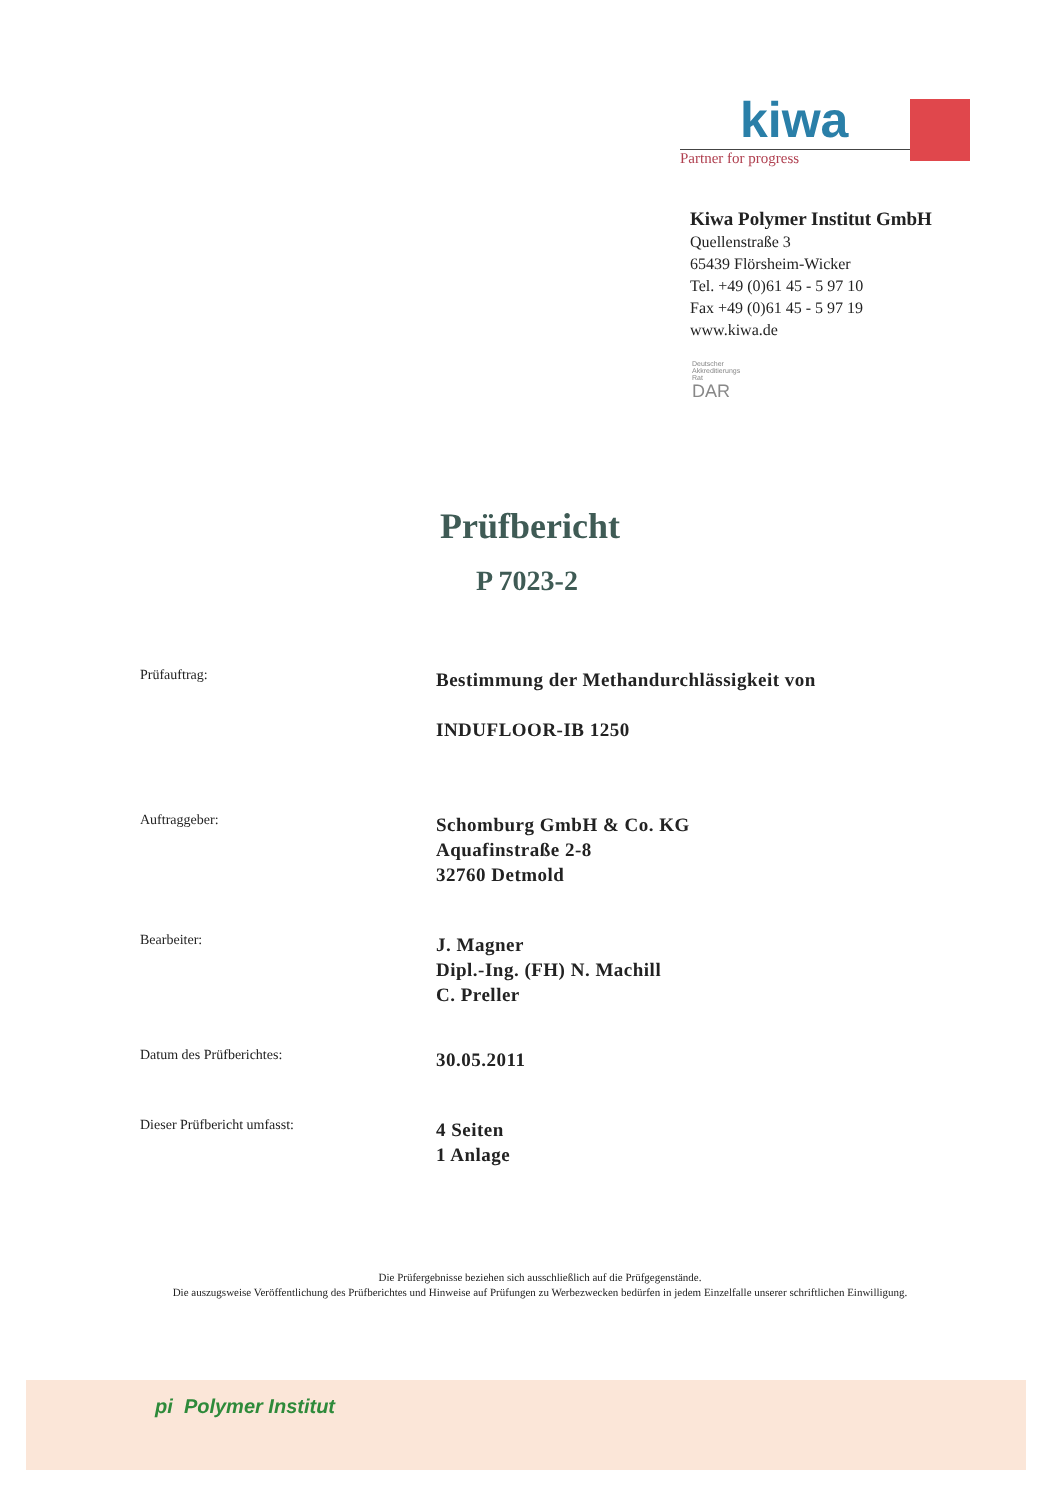kiwa
Partner for progress
Kiwa Polymer Institut GmbH
Quellenstraße 3
65439 Flörsheim-Wicker
Tel. +49 (0)61 45 - 5 97 10
Fax +49 (0)61 45 - 5 97 19
www.kiwa.de
Deutscher
Akkreditierungs
Rat
DAR
Prüfbericht
P 7023-2
Prüfauftrag:
Bestimmung der Methandurchlässigkeit von
INDUFLOOR-IB 1250
Auftraggeber:
Schomburg GmbH & Co. KG
Aquafinstraße 2-8
32760 Detmold
Bearbeiter:
J. Magner
Dipl.-Ing. (FH) N. Machill
C. Preller
Datum des Prüfberichtes:
30.05.2011
Dieser Prüfbericht umfasst:
4 Seiten
1 Anlage
Die Prüfergebnisse beziehen sich ausschließlich auf die Prüfgegenstände.
Die auszugsweise Veröffentlichung des Prüfberichtes und Hinweise auf Prüfungen zu Werbezwecken bedürfen in jedem Einzelfalle unserer schriftlichen Einwilligung.
pi Polymer Institut